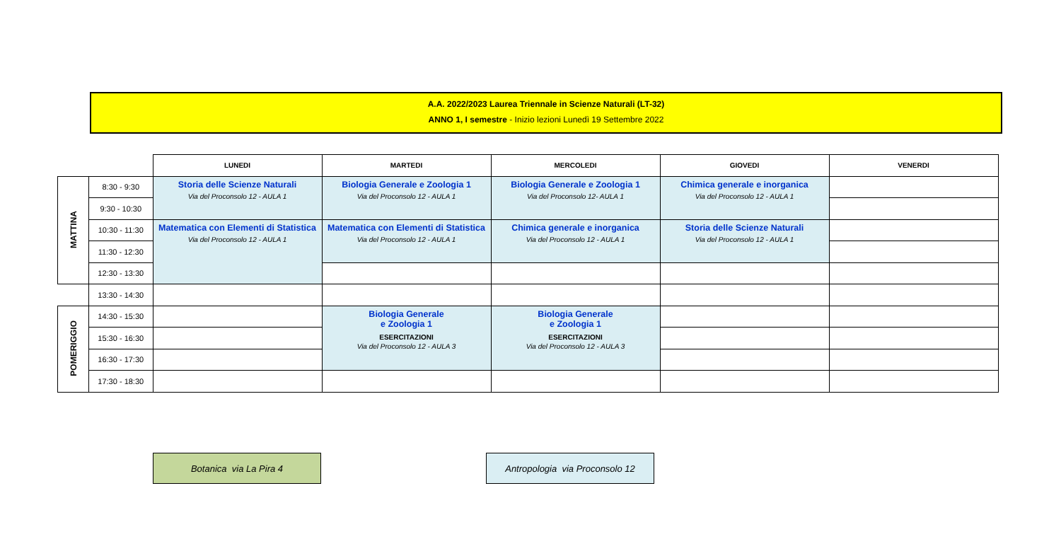A.A. 2022/2023 Laurea Triennale in Scienze Naturali (LT-32)
ANNO 1, I semestre - Inizio lezioni Lunedì 19 Settembre 2022
| | | LUNEDI | MARTEDI | MERCOLEDI | GIOVEDI | VENERDI |
| MATTINA | 8:30 - 9:30 | Storia delle Scienze Naturali Via del Proconsolo 12 - AULA 1 | Biologia Generale e Zoologia 1 Via del Proconsolo 12 - AULA 1 | Biologia Generale e Zoologia 1 Via del Proconsolo 12- AULA 1 | Chimica generale e inorganica Via del Proconsolo 12 - AULA 1 | |
| | 9:30 - 10:30 | | | | | |
| | 10:30 - 11:30 | Matematica con Elementi di Statistica Via del Proconsolo 12 - AULA 1 | Matematica con Elementi di Statistica Via del Proconsolo 12 - AULA 1 | Chimica generale e inorganica Via del Proconsolo 12 - AULA 1 | Storia delle Scienze Naturali Via del Proconsolo 12 - AULA 1 | |
| | 11:30 - 12:30 | | | | | |
| | 12:30 - 13:30 | | | | | |
| | 13:30 - 14:30 | | | | | |
| POMERIGGIO | 14:30 - 15:30 | | Biologia Generale e Zoologia 1 ESERCITAZIONI Via del Proconsolo 12 - AULA 3 | Biologia Generale e Zoologia 1 ESERCITAZIONI Via del Proconsolo 12 - AULA 3 | | |
| | 15:30 - 16:30 | | | | | |
| | 16:30 - 17:30 | | | | | |
| | 17:30 - 18:30 | | | | | |
Botanica via La Pira 4
Antropologia via Proconsolo 12